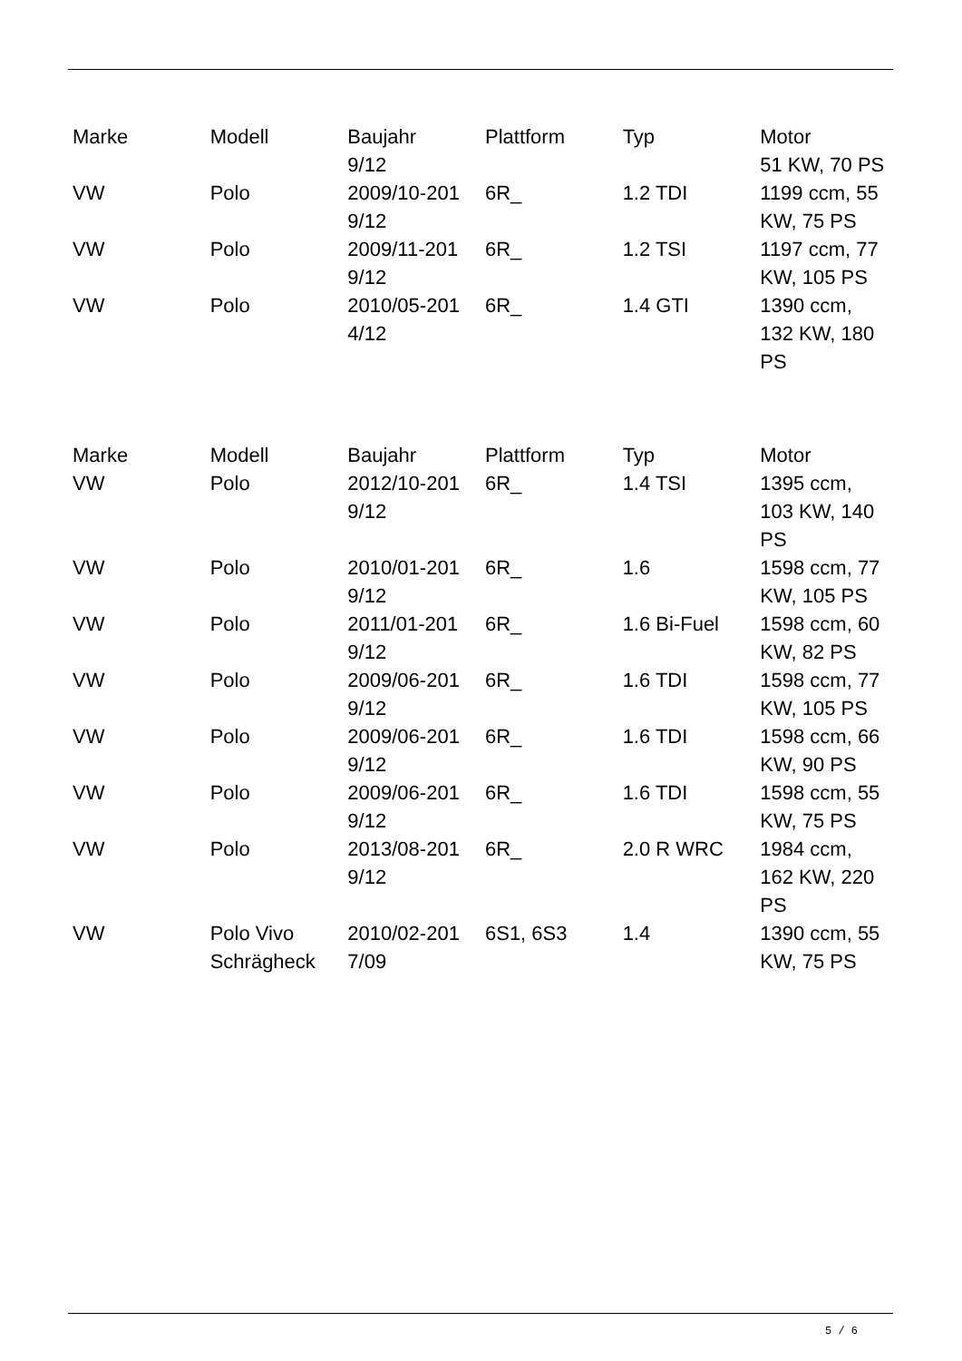| Marke | Modell | Baujahr 9/12 | Plattform | Typ | Motor 51 KW, 70 PS |
| --- | --- | --- | --- | --- | --- |
| VW | Polo | 2009/10-201 9/12 | 6R_ | 1.2 TDI | 1199 ccm, 55 KW, 75 PS |
| VW | Polo | 2009/11-201 9/12 | 6R_ | 1.2 TSI | 1197 ccm, 77 KW, 105 PS |
| VW | Polo | 2010/05-201 4/12 | 6R_ | 1.4 GTI | 1390 ccm, 132 KW, 180 PS |
| Marke | Modell | Baujahr | Plattform | Typ | Motor |
| --- | --- | --- | --- | --- | --- |
| VW | Polo | 2012/10-201 9/12 | 6R_ | 1.4 TSI | 1395 ccm, 103 KW, 140 PS |
| VW | Polo | 2010/01-201 9/12 | 6R_ | 1.6 | 1598 ccm, 77 KW, 105 PS |
| VW | Polo | 2011/01-201 9/12 | 6R_ | 1.6 Bi-Fuel | 1598 ccm, 60 KW, 82 PS |
| VW | Polo | 2009/06-201 9/12 | 6R_ | 1.6 TDI | 1598 ccm, 77 KW, 105 PS |
| VW | Polo | 2009/06-201 9/12 | 6R_ | 1.6 TDI | 1598 ccm, 66 KW, 90 PS |
| VW | Polo | 2009/06-201 9/12 | 6R_ | 1.6 TDI | 1598 ccm, 55 KW, 75 PS |
| VW | Polo | 2013/08-201 9/12 | 6R_ | 2.0 R WRC | 1984 ccm, 162 KW, 220 PS |
| VW | Polo Vivo Schrägheck | 2010/02-201 7/09 | 6S1, 6S3 | 1.4 | 1390 ccm, 55 KW, 75 PS |
5 / 6